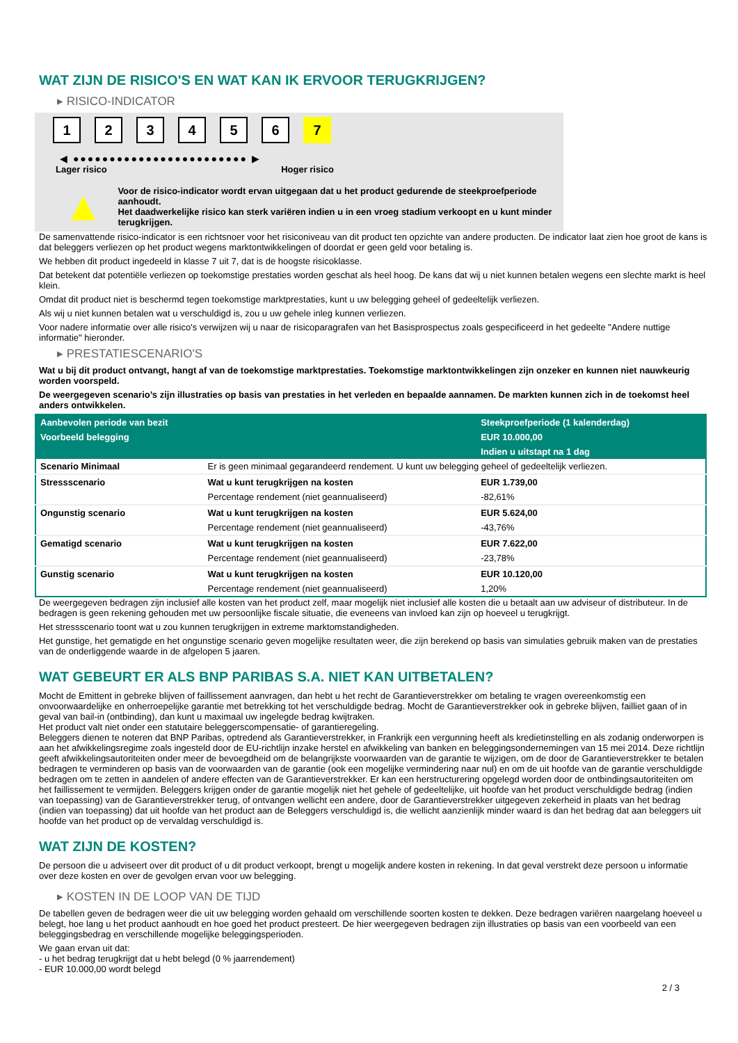WAT ZIJN DE RISICO'S EN WAT KAN IK ERVOOR TERUGKRIJGEN?
▸ RISICO-INDICATOR
123456 7
◀ ●●●●●●●●●●●●●●●●●●●●●●●● ▶
Lager risico Hoger risico
▲
Voor de risico-indicator wordt ervan uitgegaan dat u het product gedurende de steekproefperiode aanhoudt.
Het daadwerkelijke risico kan sterk variëren indien u in een vroeg stadium verkoopt en u kunt minder terugkrijgen.
De samenvattende risico-indicator is een richtsnoer voor het risiconiveau van dit product ten opzichte van andere producten. De indicator laat zien hoe groot de kans is dat beleggers verliezen op het product wegens marktontwikkelingen of doordat er geen geld voor betaling is.
We hebben dit product ingedeeld in klasse 7 uit 7, dat is de hoogste risicoklasse.
Dat betekent dat potentiële verliezen op toekomstige prestaties worden geschat als heel hoog. De kans dat wij u niet kunnen betalen wegens een slechte markt is heel klein.
Omdat dit product niet is beschermd tegen toekomstige marktprestaties, kunt u uw belegging geheel of gedeeltelijk verliezen.
Als wij u niet kunnen betalen wat u verschuldigd is, zou u uw gehele inleg kunnen verliezen.
Voor nadere informatie over alle risico's verwijzen wij u naar de risicoparagrafen van het Basisprospectus zoals gespecificeerd in het gedeelte "Andere nuttige informatie" hieronder.
▸ PRESTATIESCENARIO'S
Wat u bij dit product ontvangt, hangt af van de toekomstige marktprestaties. Toekomstige marktontwikkelingen zijn onzeker en kunnen niet nauwkeurig worden voorspeld.
De weergegeven scenario’s zijn illustraties op basis van prestaties in het verleden en bepaalde aannamen. De markten kunnen zich in de toekomst heel anders ontwikkelen.
| Aanbevolen periode van bezit | | Steekproefperiode (1 kalenderdag) |
| --- | --- | --- |
| Voorbeeld belegging | | EUR 10.000,00 |
| | | Indien u uitstapt na 1 dag |
| Scenario Minimaal | Er is geen minimaal gegarandeerd rendement. U kunt uw belegging geheel of gedeeltelijk verliezen. | |
| Stressscenario | Wat u kunt terugkrijgen na kosten | EUR 1.739,00 |
| | Percentage rendement (niet geannualiseerd) | -82,61% |
| Ongunstig scenario | Wat u kunt terugkrijgen na kosten | EUR 5.624,00 |
| | Percentage rendement (niet geannualiseerd) | -43,76% |
| Gematigd scenario | Wat u kunt terugkrijgen na kosten | EUR 7.622,00 |
| | Percentage rendement (niet geannualiseerd) | -23,78% |
| Gunstig scenario | Wat u kunt terugkrijgen na kosten | EUR 10.120,00 |
| | Percentage rendement (niet geannualiseerd) | 1,20% |
De weergegeven bedragen zijn inclusief alle kosten van het product zelf, maar mogelijk niet inclusief alle kosten die u betaalt aan uw adviseur of distributeur. In de bedragen is geen rekening gehouden met uw persoonlijke fiscale situatie, die eveneens van invloed kan zijn op hoeveel u terugkrijgt.
Het stressscenario toont wat u zou kunnen terugkrijgen in extreme marktomstandigheden.
Het gunstige, het gematigde en het ongunstige scenario geven mogelijke resultaten weer, die zijn berekend op basis van simulaties gebruik maken van de prestaties van de onderliggende waarde in de afgelopen 5 jaaren.
WAT GEBEURT ER ALS BNP PARIBAS S.A. NIET KAN UITBETALEN?
Mocht de Emittent in gebreke blijven of faillissement aanvragen, dan hebt u het recht de Garantieverstrekker om betaling te vragen overeenkomstig een onvoorwaardelijke en onherroepelijke garantie met betrekking tot het verschuldigde bedrag. Mocht de Garantieverstrekker ook in gebreke blijven, failliet gaan of in geval van bail-in (ontbinding), dan kunt u maximaal uw ingelegde bedrag kwijtraken.
Het product valt niet onder een statutaire beleggerscompensatie- of garantieregeling.
Beleggers dienen te noteren dat BNP Paribas, optredend als Garantieverstrekker, in Frankrijk een vergunning heeft als kredietinstelling en als zodanig onderworpen is aan het afwikkelingsregime zoals ingesteld door de EU-richtlijn inzake herstel en afwikkeling van banken en beleggingsondernemingen van 15 mei 2014. Deze richtlijn geeft afwikkelingsautoriteiten onder meer de bevoegdheid om de belangrijkste voorwaarden van de garantie te wijzigen, om de door de Garantieverstrekker te betalen bedragen te verminderen op basis van de voorwaarden van de garantie (ook een mogelijke vermindering naar nul) en om de uit hoofde van de garantie verschuldigde bedragen om te zetten in aandelen of andere effecten van de Garantieverstrekker. Er kan een herstructurering opgelegd worden door de ontbindingsautoriteiten om het faillissement te vermijden. Beleggers krijgen onder de garantie mogelijk niet het gehele of gedeeltelijke, uit hoofde van het product verschuldigde bedrag (indien van toepassing) van de Garantieverstrekker terug, of ontvangen wellicht een andere, door de Garantieverstrekker uitgegeven zekerheid in plaats van het bedrag (indien van toepassing) dat uit hoofde van het product aan de Beleggers verschuldigd is, die wellicht aanzienlijk minder waard is dan het bedrag dat aan beleggers uit hoofde van het product op de vervaldag verschuldigd is.
WAT ZIJN DE KOSTEN?
De persoon die u adviseert over dit product of u dit product verkoopt, brengt u mogelijk andere kosten in rekening. In dat geval verstrekt deze persoon u informatie over deze kosten en over de gevolgen ervan voor uw belegging.
▸ KOSTEN IN DE LOOP VAN DE TIJD
De tabellen geven de bedragen weer die uit uw belegging worden gehaald om verschillende soorten kosten te dekken. Deze bedragen variëren naargelang hoeveel u belegt, hoe lang u het product aanhoudt en hoe goed het product presteert. De hier weergegeven bedragen zijn illustraties op basis van een voorbeeld van een beleggingsbedrag en verschillende mogelijke beleggingsperioden.
We gaan ervan uit dat:
- u het bedrag terugkrijgt dat u hebt belegd (0 % jaarrendement)
- EUR 10.000,00 wordt belegd
2 / 3